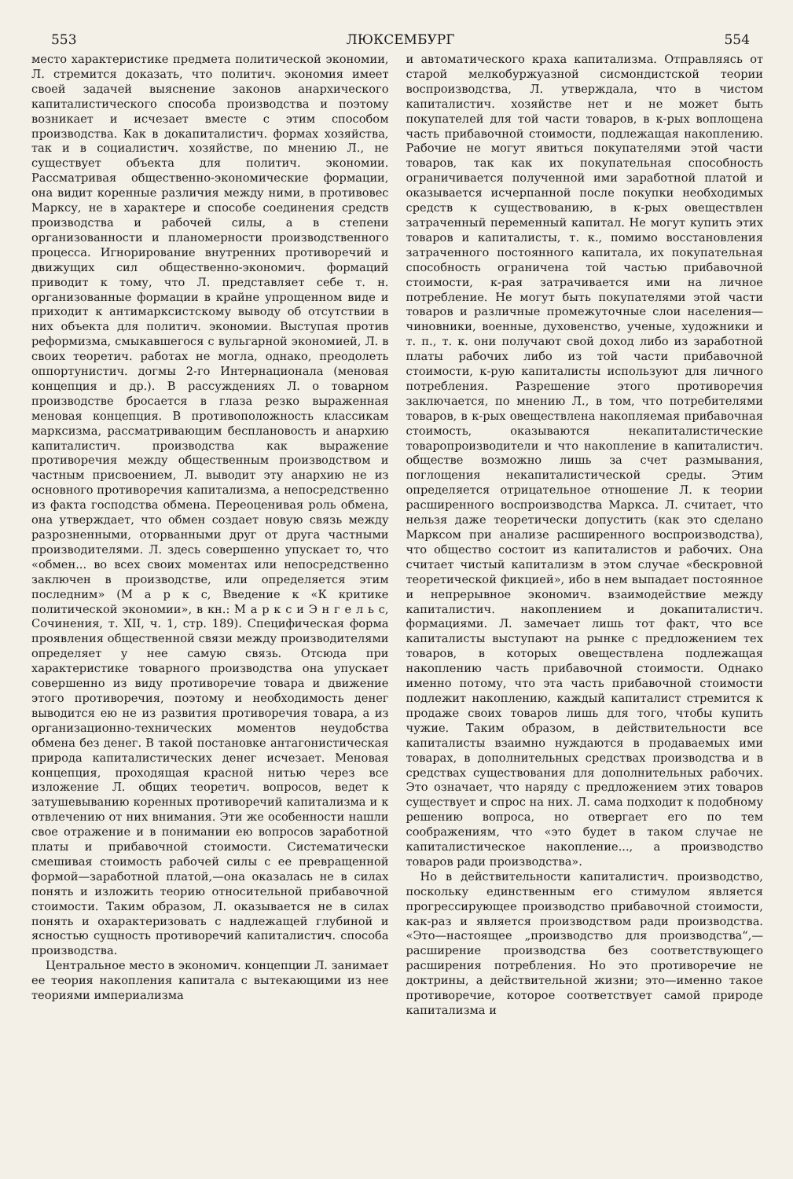553 ЛЮКСЕМБУРГ 554
место характеристике предмета политической экономии, Л. стремится доказать, что политич. экономия имеет своей задачей выяснение законов анархического капиталистического способа производства и поэтому возникает и исчезает вместе с этим способом производства. Как в докапиталистич. формах хозяйства, так и в социалистич. хозяйстве, по мнению Л., не существует объекта для политич. экономии. Рассматривая общественно-экономические формации, она видит коренные различия между ними, в противовес Марксу, не в характере и способе соединения средств производства и рабочей силы, а в степени организованности и планомерности производственного процесса. Игнорирование внутренних противоречий и движущих сил общественно-экономич. формаций приводит к тому, что Л. представляет себе т. н. организованные формации в крайне упрощенном виде и приходит к антимарксистскому выводу об отсутствии в них объекта для политич. экономии. Выступая против реформизма, смыкавшегося с вульгарной экономией, Л. в своих теоретич. работах не могла, однако, преодолеть оппортунистич. догмы 2-го Интернационала (меновая концепция и др.). В рассуждениях Л. о товарном производстве бросается в глаза резко выраженная меновая концепция. В противоположность классикам марксизма, рассматривающим бесплановость и анархию капиталистич. производства как выражение противоречия между общественным производством и частным присвоением, Л. выводит эту анархию не из основного противоречия капитализма, а непосредственно из факта господства обмена. Переоценивая роль обмена, она утверждает, что обмен создает новую связь между разрозненными, оторванными друг от друга частными производителями. Л. здесь совершенно упускает то, что «обмен... во всех своих моментах или непосредственно заключен в производстве, или определяется этим последним» (М а р к с, Введение к «К критике политической экономии», в кн.: М а р к с и Э н г е л ь с, Сочинения, т. XII, ч. 1, стр. 189). Специфическая форма проявления общественной связи между производителями определяет у нее самую связь. Отсюда при характеристике товарного производства она упускает совершенно из виду противоречие товара и движение этого противоречия, поэтому и необходимость денег выводится ею не из развития противоречия товара, а из организационно-технических моментов неудобства обмена без денег. В такой постановке антагонистическая природа капиталистических денег исчезает. Меновая концепция, проходящая красной нитью через все изложение Л. общих теоретич. вопросов, ведет к затушевыванию коренных противоречий капитализма и к отвлечению от них внимания. Эти же особенности нашли свое отражение и в понимании ею вопросов заработной платы и прибавочной стоимости. Систематически смешивая стоимость рабочей силы с ее превращенной формой—заработной платой,—она оказалась не в силах понять и изложить теорию относительной прибавочной стоимости. Таким образом, Л. оказывается не в силах понять и охарактеризовать с надлежащей глубиной и ясностью сущность противоречий капиталистич. способа производства.
Центральное место в экономич. концепции Л. занимает ее теория накопления капитала с вытекающими из нее теориями империализма
и автоматического краха капитализма. Отправляясь от старой мелкобуржуазной сисмондистской теории воспроизводства, Л. утверждала, что в чистом капиталистич. хозяйстве нет и не может быть покупателей для той части товаров, в к-рых воплощена часть прибавочной стоимости, подлежащая накоплению. Рабочие не могут явиться покупателями этой части товаров, так как их покупательная способность ограничивается полученной ими заработной платой и оказывается исчерпанной после покупки необходимых средств к существованию, в к-рых овеществлен затраченный переменный капитал. Не могут купить этих товаров и капиталисты, т. к., помимо восстановления затраченного постоянного капитала, их покупательная способность ограничена той частью прибавочной стоимости, к-рая затрачивается ими на личное потребление. Не могут быть покупателями этой части товаров и различные промежуточные слои населения—чиновники, военные, духовенство, ученые, художники и т. п., т. к. они получают свой доход либо из заработной платы рабочих либо из той части прибавочной стоимости, к-рую капиталисты используют для личного потребления. Разрешение этого противоречия заключается, по мнению Л., в том, что потребителями товаров, в к-рых овеществлена накопляемая прибавочная стоимость, оказываются некапиталистические товаропроизводители и что накопление в капиталистич. обществе возможно лишь за счет размывания, поглощения некапиталистической среды. Этим определяется отрицательное отношение Л. к теории расширенного воспроизводства Маркса. Л. считает, что нельзя даже теоретически допустить (как это сделано Марксом при анализе расширенного воспроизводства), что общество состоит из капиталистов и рабочих. Она считает чистый капитализм в этом случае «бескровной теоретической фикцией», ибо в нем выпадает постоянное и непрерывное экономич. взаимодействие между капиталистич. накоплением и докапиталистич. формациями. Л. замечает лишь тот факт, что все капиталисты выступают на рынке с предложением тех товаров, в которых овеществлена подлежащая накоплению часть прибавочной стоимости. Однако именно потому, что эта часть прибавочной стоимости подлежит накоплению, каждый капиталист стремится к продаже своих товаров лишь для того, чтобы купить чужие. Таким образом, в действительности все капиталисты взаимно нуждаются в продаваемых ими товарах, в дополнительных средствах производства и в средствах существования для дополнительных рабочих. Это означает, что наряду с предложением этих товаров существует и спрос на них. Л. сама подходит к подобному решению вопроса, но отвергает его по тем соображениям, что «это будет в таком случае не капиталистическое накопление..., а производство товаров ради производства».
Но в действительности капиталистич. производство, поскольку единственным его стимулом является прогрессирующее производство прибавочной стоимости, как-раз и является производством ради производства. «Это—настоящее „производство для производства“,—расширение производства без соответствующего расширения потребления. Но это противоречие не доктрины, а действительной жизни; это—именно такое противоречие, которое соответствует самой природе капитализма и